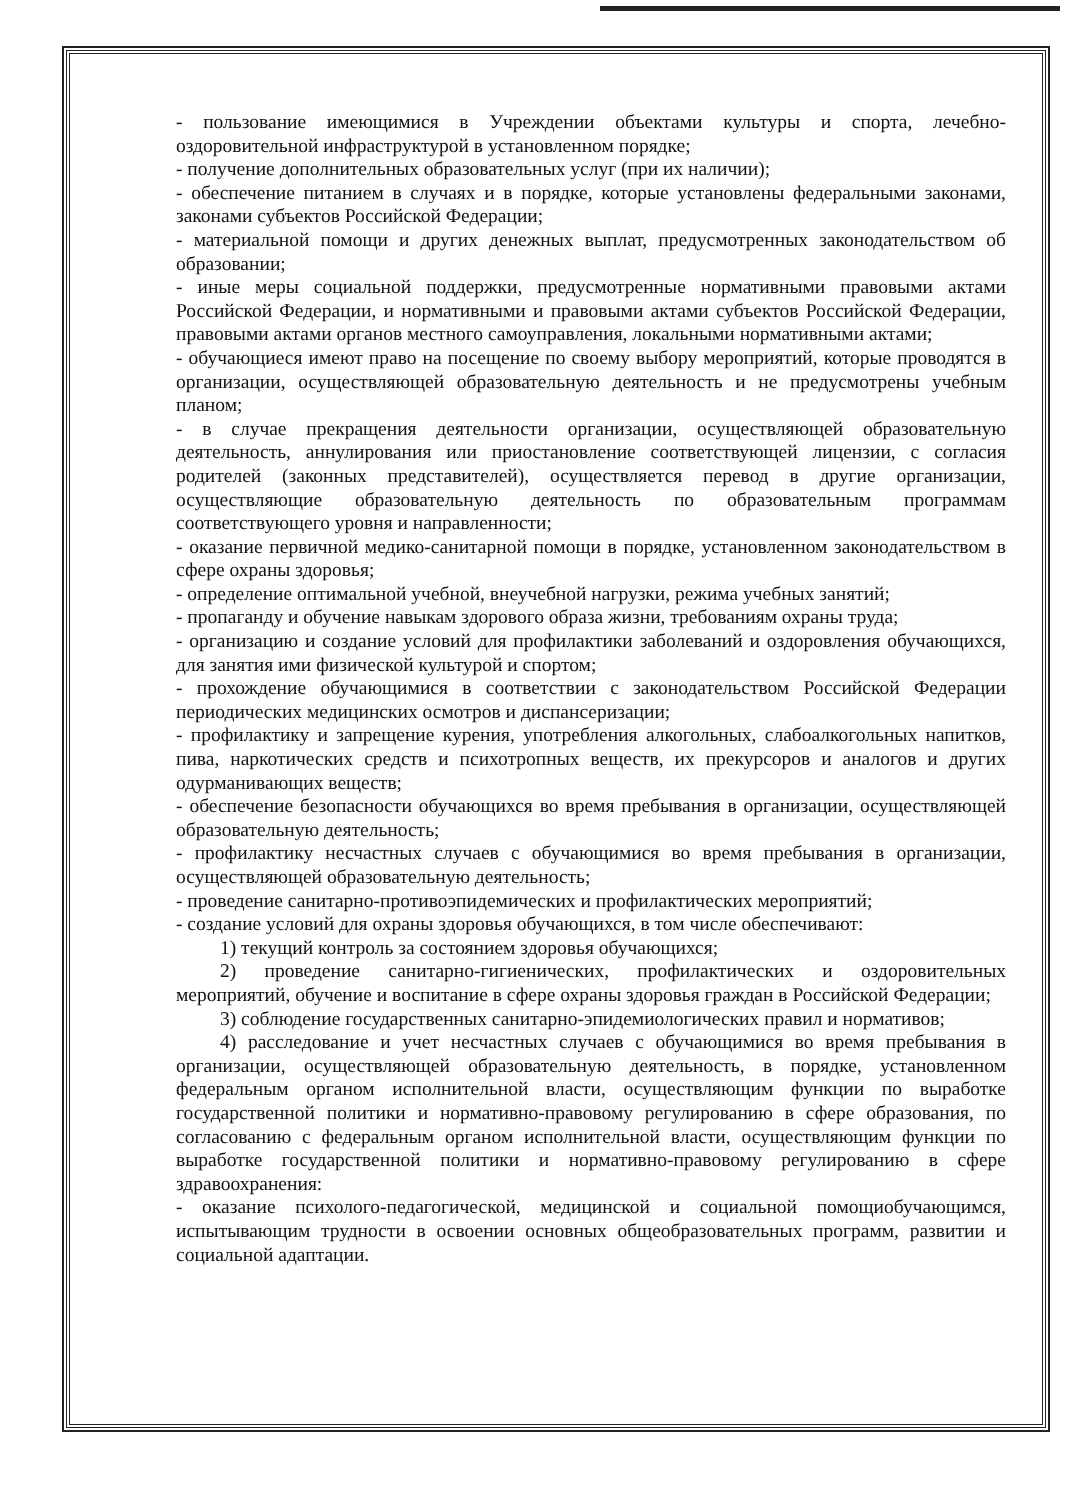- пользование имеющимися в Учреждении объектами культуры и спорта, лечебно-оздоровительной инфраструктурой в установленном порядке;
- получение дополнительных образовательных услуг (при их наличии);
- обеспечение питанием в случаях и в порядке, которые установлены федеральными законами, законами субъектов Российской Федерации;
- материальной помощи и других денежных выплат, предусмотренных законодательством об образовании;
- иные меры социальной поддержки, предусмотренные нормативными правовыми актами Российской Федерации, и нормативными и правовыми актами субъектов Российской Федерации, правовыми актами органов местного самоуправления, локальными нормативными актами;
- обучающиеся имеют право на посещение по своему выбору мероприятий, которые проводятся в организации, осуществляющей образовательную деятельность и не предусмотрены учебным планом;
- в случае прекращения деятельности организации, осуществляющей образовательную деятельность, аннулирования или приостановление соответствующей лицензии, с согласия родителей (законных представителей), осуществляется перевод в другие организации, осуществляющие образовательную деятельность по образовательным программам соответствующего уровня и направленности;
- оказание первичной медико-санитарной помощи в порядке, установленном законодательством в сфере охраны здоровья;
- определение оптимальной учебной, внеучебной нагрузки, режима учебных занятий;
- пропаганду и обучение навыкам здорового образа жизни, требованиям охраны труда;
- организацию и создание условий для профилактики заболеваний и оздоровления обучающихся, для занятия ими физической культурой и спортом;
- прохождение обучающимися в соответствии с законодательством Российской Федерации периодических медицинских осмотров и диспансеризации;
- профилактику и запрещение курения, употребления алкогольных, слабоалкогольных напитков, пива, наркотических средств и психотропных веществ, их прекурсоров и аналогов и других одурманивающих веществ;
- обеспечение безопасности обучающихся во время пребывания в организации, осуществляющей образовательную деятельность;
- профилактику несчастных случаев с обучающимися во время пребывания в организации, осуществляющей образовательную деятельность;
- проведение санитарно-противоэпидемических и профилактических мероприятий;
- создание условий для охраны здоровья обучающихся, в том числе обеспечивают:
1) текущий контроль за состоянием здоровья обучающихся;
2) проведение санитарно-гигиенических, профилактических и оздоровительных мероприятий, обучение и воспитание в сфере охраны здоровья граждан в Российской Федерации;
3) соблюдение государственных санитарно-эпидемиологических правил и нормативов;
4) расследование и учет несчастных случаев с обучающимися во время пребывания в организации, осуществляющей образовательную деятельность, в порядке, установленном федеральным органом исполнительной власти, осуществляющим функции по выработке государственной политики и нормативно-правовому регулированию в сфере образования, по согласованию с федеральным органом исполнительной власти, осуществляющим функции по выработке государственной политики и нормативно-правовому регулированию в сфере здравоохранения:
- оказание психолого-педагогической, медицинской и социальной помощиобучающимся, испытывающим трудности в освоении основных общеобразовательных программ, развитии и социальной адаптации.